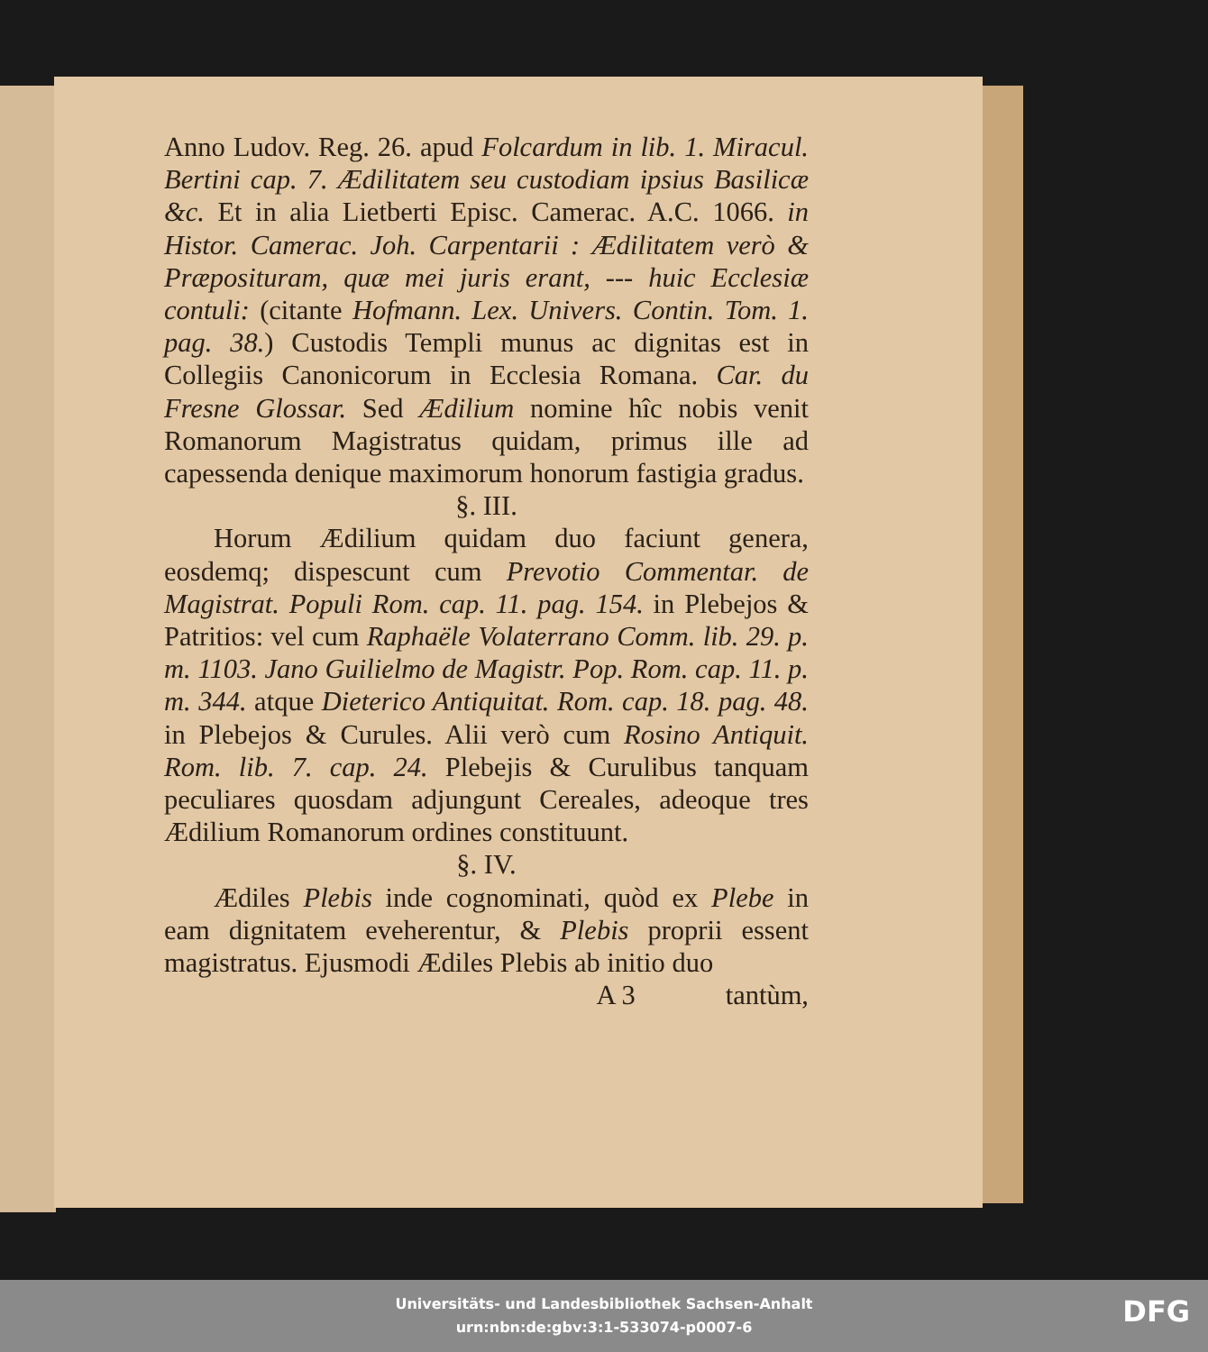Anno Ludov. Reg. 26. apud Folcardum in lib. 1. Miracul. Bertini cap. 7. Ædilitatem seu custodiam ipsius Basilicæ &c. Et in alia Lietberti Episc. Camerac. A.C. 1066. in Histor. Camerac. Joh. Carpentarii : Ædilitatem verò & Præposituram, quæ mei juris erant, --- huic Ecclesiæ contuli: (citante Hofmann. Lex. Univers. Contin. Tom. 1. pag. 38.) Custodis Templi munus ac dignitas est in Collegiis Canonicorum in Ecclesia Romana. Car. du Fresne Glossar. Sed Ædilium nomine hîc nobis venit Romanorum Magistratus quidam, primus ille ad capessenda denique maximorum honorum fastigia gradus.
§. III.
Horum Ædilium quidam duo faciunt genera, eosdemq; dispescunt cum Prevotio Commentar. de Magistrat. Populi Rom. cap. 11. pag. 154. in Plebejos & Patritios: vel cum Raphaële Volaterrano Comm. lib. 29. p. m. 1103. Jano Guilielmo de Magistr. Pop. Rom. cap. 11. p. m. 344. atque Dieterico Antiquitat. Rom. cap. 18. pag. 48. in Plebejos & Curules. Alii verò cum Rosino Antiquit. Rom. lib. 7. cap. 24. Plebejis & Curulibus tanquam peculiares quosdam adjungunt Cereales, adeoque tres Ædilium Romanorum ordines constituunt.
§. IV.
Ædiles Plebis inde cognominati, quòd ex Plebe in eam dignitatem eveherentur, & Plebis proprii essent magistratus. Ejusmodi Ædiles Plebis ab initio duo
A 3 tantùm,
Universitäts- und Landesbibliothek Sachsen-Anhalt
urn:nbn:de:gbv:3:1-533074-p0007-6
DFG